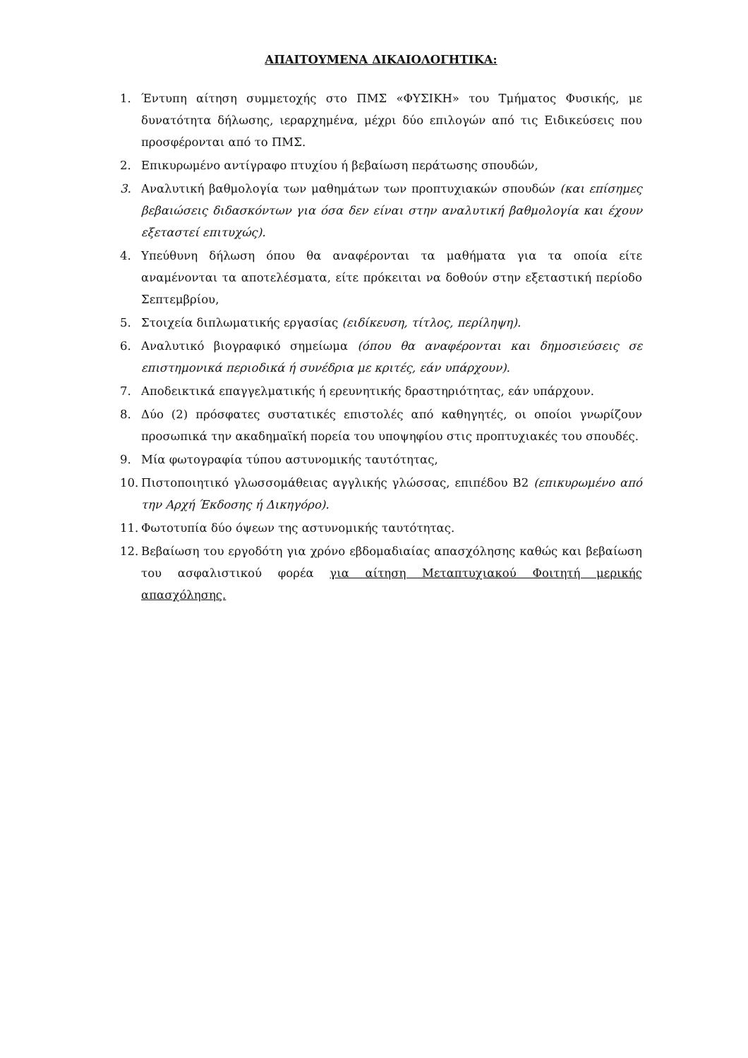ΑΠΑΙΤΟΥΜΕΝΑ ΔΙΚΑΙΟΛΟΓΗΤΙΚΑ:
1. Έντυπη αίτηση συμμετοχής στο ΠΜΣ «ΦΥΣΙΚΗ» του Τμήματος Φυσικής, με δυνατότητα δήλωσης, ιεραρχημένα, μέχρι δύο επιλογών από τις Ειδικεύσεις που προσφέρονται από το ΠΜΣ.
2. Επικυρωμένο αντίγραφο πτυχίου ή βεβαίωση περάτωσης σπουδών,
3. Αναλυτική βαθμολογία των μαθημάτων των προπτυχιακών σπουδών (και επίσημες βεβαιώσεις διδασκόντων για όσα δεν είναι στην αναλυτική βαθμολογία και έχουν εξεταστεί επιτυχώς).
4. Υπεύθυνη δήλωση όπου θα αναφέρονται τα μαθήματα για τα οποία είτε αναμένονται τα αποτελέσματα, είτε πρόκειται να δοθούν στην εξεταστική περίοδο Σεπτεμβρίου,
5. Στοιχεία διπλωματικής εργασίας (ειδίκευση, τίτλος, περίληψη).
6. Αναλυτικό βιογραφικό σημείωμα (όπου θα αναφέρονται και δημοσιεύσεις σε επιστημονικά περιοδικά ή συνέδρια με κριτές, εάν υπάρχουν).
7. Αποδεικτικά επαγγελματικής ή ερευνητικής δραστηριότητας, εάν υπάρχουν.
8. Δύο (2) πρόσφατες συστατικές επιστολές από καθηγητές, οι οποίοι γνωρίζουν προσωπικά την ακαδημαϊκή πορεία του υποψηφίου στις προπτυχιακές του σπουδές.
9. Μία φωτογραφία τύπου αστυνομικής ταυτότητας,
10. Πιστοποιητικό γλωσσομάθειας αγγλικής γλώσσας, επιπέδου Β2 (επικυρωμένο από την Αρχή Έκδοσης ή Δικηγόρο).
11. Φωτοτυπία δύο όψεων της αστυνομικής ταυτότητας.
12. Βεβαίωση του εργοδότη για χρόνο εβδομαδιαίας απασχόλησης καθώς και βεβαίωση του ασφαλιστικού φορέα για αίτηση Μεταπτυχιακού Φοιτητή μερικής απασχόλησης.